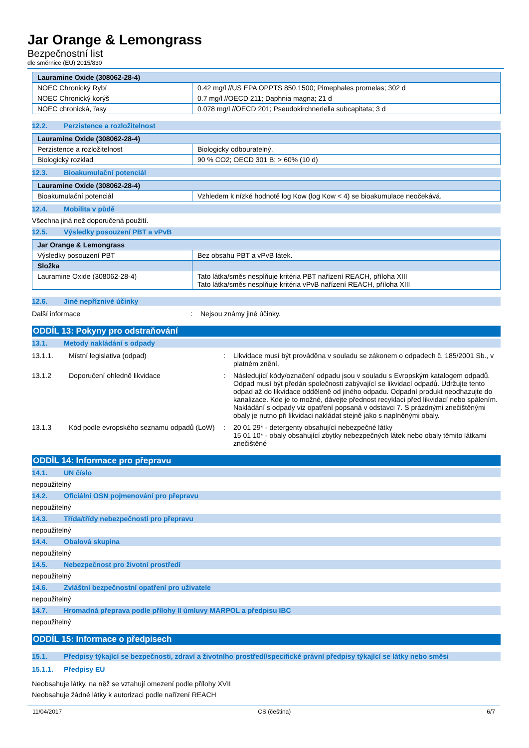Jar Orange & Lemongrass
Bezpečnostní list
dle směrnice (EU) 2015/830
| Lauramine Oxide (308062-28-4) | |
| --- | --- |
| NOEC Chronický Rybí | 0.42 mg/l //US EPA OPPTS 850.1500; Pimephales promelas; 302 d |
| NOEC Chronický korýš | 0.7 mg/l //OECD 211; Daphnia magna; 21 d |
| NOEC chronická, řasy | 0.078 mg/l //OECD 201; Pseudokirchneriella subcapitata; 3 d |
12.2. Perzistence a rozložitelnost
| Lauramine Oxide (308062-28-4) | |
| --- | --- |
| Perzistence a rozložitelnost | Biologicky odbouratelný. |
| Biologický rozklad | 90 % CO2; OECD 301 B; > 60% (10 d) |
12.3. Bioakumulační potenciál
| Lauramine Oxide (308062-28-4) | |
| --- | --- |
| Bioakumulační potenciál | Vzhledem k nízké hodnotě log Kow (log Kow < 4) se bioakumulace neočekává. |
12.4. Mobilita v půdě
Všechna jiná než doporučená použití.
12.5. Výsledky posouzení PBT a vPvB
| Jar Orange & Lemongrass | |
| --- | --- |
| Výsledky posouzení PBT | Bez obsahu PBT a vPvB látek. |
| Složka | |
| Lauramine Oxide (308062-28-4) | Tato látka/směs nesplňuje kritéria PBT nařízení REACH, příloha XIII Tato látka/směs nesplňuje kritéria vPvB nařízení REACH, příloha XIII |
12.6. Jiné nepříznivé účinky
Další informace : Nejsou známy jiné účinky.
ODDÍL 13: Pokyny pro odstraňování
13.1. Metody nakládání s odpady
13.1.1. Místní legislativa (odpad) : Likvidace musí být prováděna v souladu se zákonem o odpadech č. 185/2001 Sb., v platném znění.
13.1.2 Doporučení ohledně likvidace : Následující kódy/označení odpadu jsou v souladu s Evropským katalogem odpadů. Odpad musí být předán společnosti zabývající se likvidací odpadů. Udržujte tento odpad až do likvidace odděleně od jiného odpadu. Odpadní produkt neodhazujte do kanalizace. Kde je to možné, dávejte přednost recyklaci před likvidací nebo spálením. Nakládání s odpady viz opatření popsaná v odstavci 7. S prázdnými znečištěnými obaly je nutno při likvidaci nakládat stejně jako s naplněnými obaly.
13.1.3 Kód podle evropského seznamu odpadů (LoW)
: 20 01 29* - detergenty obsahující nebezpečné látky
15 01 10* - obaly obsahující zbytky nebezpečných látek nebo obaly těmito látkami znečištěné
ODDÍL 14: Informace pro přepravu
14.1. UN číslo
nepoužitelný
14.2. Oficiální OSN pojmenování pro přepravu
nepoužitelný
14.3. Třída/třídy nebezpečnosti pro přepravu
nepoužitelný
14.4. Obalová skupina
nepoužitelný
14.5. Nebezpečnost pro životní prostředí
nepoužitelný
14.6. Zvláštní bezpečnostní opatření pro uživatele
nepoužitelný
14.7. Hromadná přeprava podle přílohy II úmluvy MARPOL a předpisu IBC
nepoužitelný
ODDÍL 15: Informace o předpisech
15.1. Předpisy týkající se bezpečnosti, zdraví a životního prostředí/specifické právní předpisy týkající se látky nebo směsi
15.1.1. Předpisy EU
Neobsahuje látky, na něž se vztahují omezení podle přílohy XVII
Neobsahuje žádné látky k autorizaci podle nařízení REACH
11/04/2017 CS (čeština) 6/7